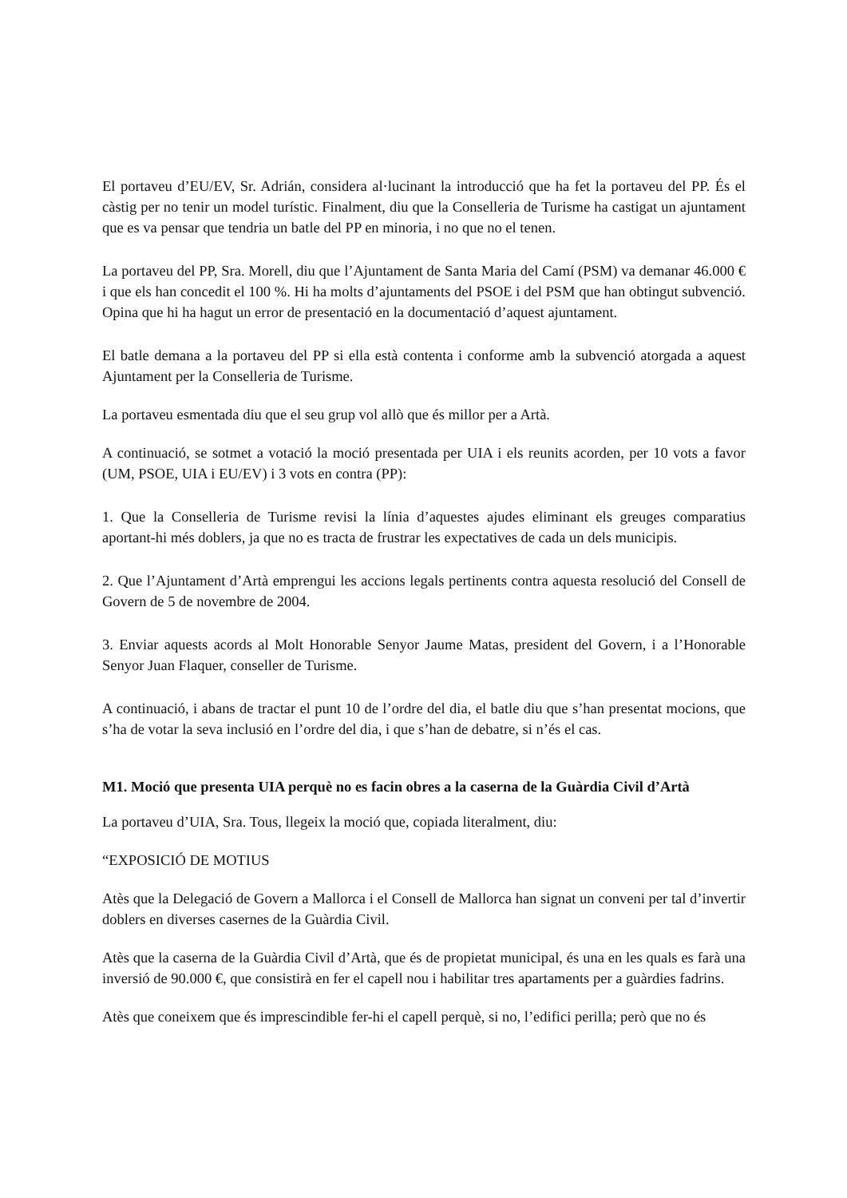El portaveu d’EU/EV, Sr. Adrián, considera al·lucinant la introducció que ha fet la portaveu del PP. És el càstig per no tenir un model turístic. Finalment, diu que la Conselleria de Turisme ha castigat un ajuntament que es va pensar que tendria un batle del PP en minoria, i no que no el tenen.
La portaveu del PP, Sra. Morell, diu que l’Ajuntament de Santa Maria del Camí (PSM) va demanar 46.000 € i que els han concedit el 100 %. Hi ha molts d’ajuntaments del PSOE i del PSM que han obtingut subvenció. Opina que hi ha hagut un error de presentació en la documentació d’aquest ajuntament.
El batle demana a la portaveu del PP si ella està contenta i conforme amb la subvenció atorgada a aquest Ajuntament per la Conselleria de Turisme.
La portaveu esmentada diu que el seu grup vol allò que és millor per a Artà.
A continuació, se sotmet a votació la moció presentada per UIA i els reunits acorden, per 10 vots a favor (UM, PSOE, UIA i EU/EV) i 3 vots en contra (PP):
1. Que la Conselleria de Turisme revisi la línia d’aquestes ajudes eliminant els greuges comparatius aportant-hi més doblers, ja que no es tracta de frustrar les expectatives de cada un dels municipis.
2. Que l’Ajuntament d’Artà emprengui les accions legals pertinents contra aquesta resolució del Consell de Govern de 5 de novembre de 2004.
3. Enviar aquests acords al Molt Honorable Senyor Jaume Matas, president del Govern, i a l’Honorable Senyor Juan Flaquer, conseller de Turisme.
A continuació, i abans de tractar el punt 10 de l’ordre del dia, el batle diu que s’han presentat mocions, que s’ha de votar la seva inclusió en l’ordre del dia, i que s’han de debatre, si n’és el cas.
M1. Moció que presenta UIA perquè no es facin obres a la caserna de la Guàrdia Civil d’Artà
La portaveu d’UIA, Sra. Tous, llegeix la moció que, copiada literalment, diu:
“EXPOSICIÓ DE MOTIUS
Atès que la Delegació de Govern a Mallorca i el Consell de Mallorca han signat un conveni per tal d’invertir doblers en diverses casernes de la Guàrdia Civil.
Atès que la caserna de la Guàrdia Civil d’Artà, que és de propietat municipal, és una en les quals es farà una inversió de 90.000 €, que consistirà en fer el capell nou i habilitar tres apartaments per a guàrdies fadrins.
Atès que coneixem que és imprescindible fer-hi el capell perquè, si no, l’edifici perilla; però que no és